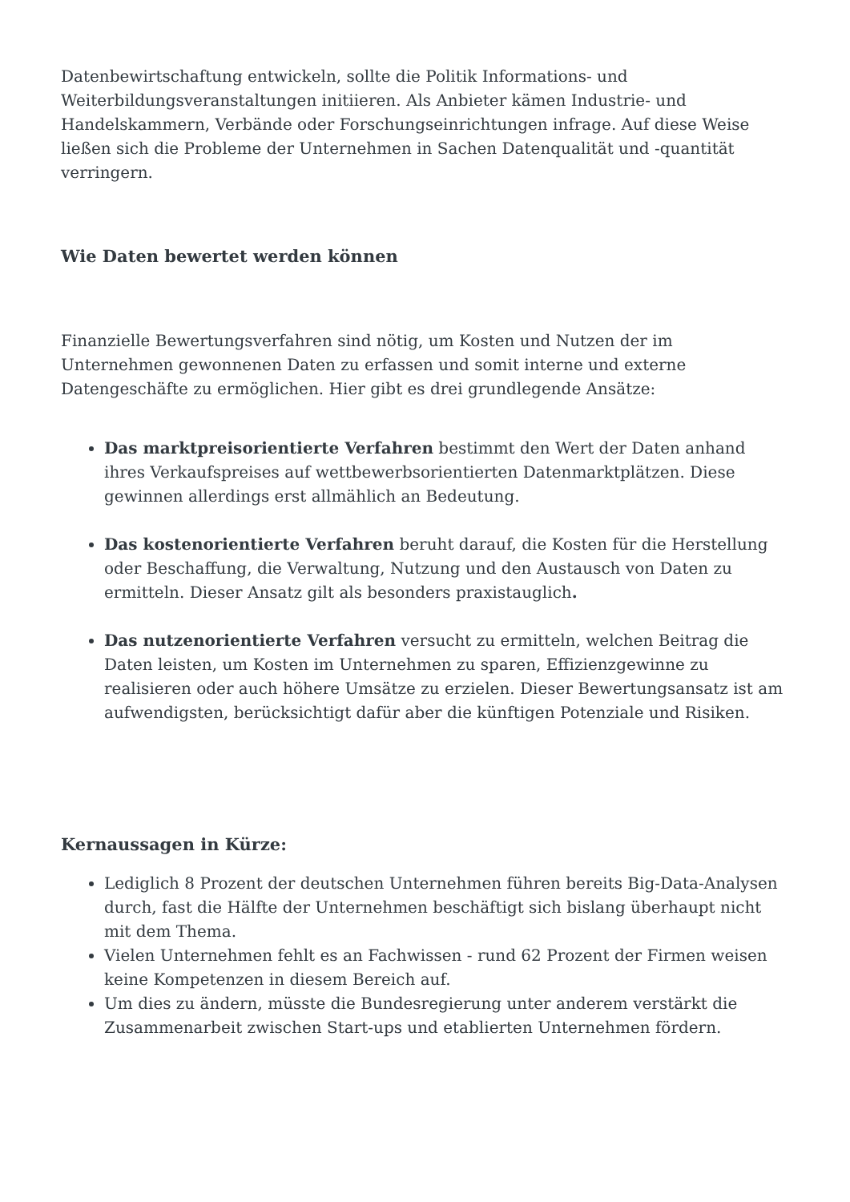Datenbewirtschaftung entwickeln, sollte die Politik Informations- und Weiterbildungsveranstaltungen initiieren. Als Anbieter kämen Industrie- und Handelskammern, Verbände oder Forschungseinrichtungen infrage. Auf diese Weise ließen sich die Probleme der Unternehmen in Sachen Datenqualität und -quantität verringern.
Wie Daten bewertet werden können
Finanzielle Bewertungsverfahren sind nötig, um Kosten und Nutzen der im Unternehmen gewonnenen Daten zu erfassen und somit interne und externe Datengeschäfte zu ermöglichen. Hier gibt es drei grundlegende Ansätze:
Das marktpreisorientierte Verfahren bestimmt den Wert der Daten anhand ihres Verkaufspreises auf wettbewerbsorientierten Datenmarktplätzen. Diese gewinnen allerdings erst allmählich an Bedeutung.
Das kostenorientierte Verfahren beruht darauf, die Kosten für die Herstellung oder Beschaffung, die Verwaltung, Nutzung und den Austausch von Daten zu ermitteln. Dieser Ansatz gilt als besonders praxistauglich.
Das nutzenorientierte Verfahren versucht zu ermitteln, welchen Beitrag die Daten leisten, um Kosten im Unternehmen zu sparen, Effizienzgewinne zu realisieren oder auch höhere Umsätze zu erzielen. Dieser Bewertungsansatz ist am aufwendigsten, berücksichtigt dafür aber die künftigen Potenziale und Risiken.
Kernaussagen in Kürze:
Lediglich 8 Prozent der deutschen Unternehmen führen bereits Big-Data-Analysen durch, fast die Hälfte der Unternehmen beschäftigt sich bislang überhaupt nicht mit dem Thema.
Vielen Unternehmen fehlt es an Fachwissen - rund 62 Prozent der Firmen weisen keine Kompetenzen in diesem Bereich auf.
Um dies zu ändern, müsste die Bundesregierung unter anderem verstärkt die Zusammenarbeit zwischen Start-ups und etablierten Unternehmen fördern.